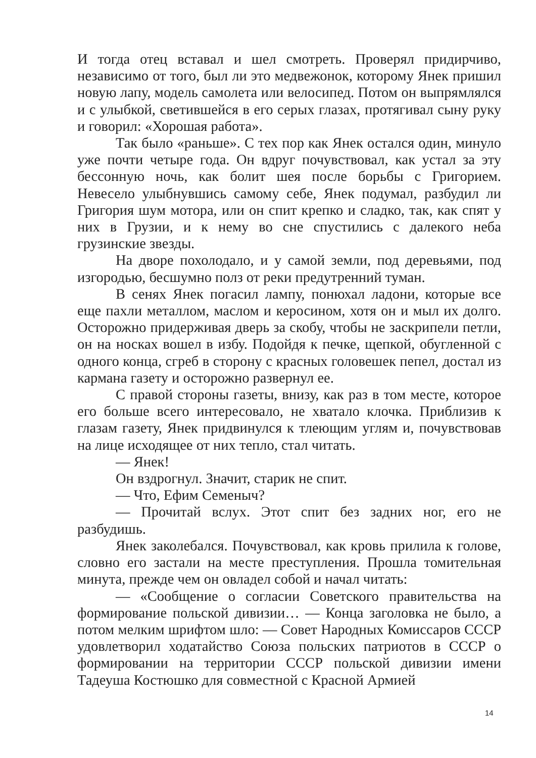И тогда отец вставал и шел смотреть. Проверял придирчиво, независимо от того, был ли это медвежонок, которому Янек пришил новую лапу, модель самолета или велосипед. Потом он выпрямлялся и с улыбкой, светившейся в его серых глазах, протягивал сыну руку и говорил: «Хорошая работа».
Так было «раньше». С тех пор как Янек остался один, минуло уже почти четыре года. Он вдруг почувствовал, как устал за эту бессонную ночь, как болит шея после борьбы с Григорием. Невесело улыбнувшись самому себе, Янек подумал, разбудил ли Григория шум мотора, или он спит крепко и сладко, так, как спят у них в Грузии, и к нему во сне спустились с далекого неба грузинские звезды.
На дворе похолодало, и у самой земли, под деревьями, под изгородью, бесшумно полз от реки предутренний туман.
В сенях Янек погасил лампу, понюхал ладони, которые все еще пахли металлом, маслом и керосином, хотя он и мыл их долго. Осторожно придерживая дверь за скобу, чтобы не заскрипели петли, он на носках вошел в избу. Подойдя к печке, щепкой, обугленной с одного конца, сгреб в сторону с красных головешек пепел, достал из кармана газету и осторожно развернул ее.
С правой стороны газеты, внизу, как раз в том месте, которое его больше всего интересовало, не хватало клочка. Приблизив к глазам газету, Янек придвинулся к тлеющим углям и, почувствовав на лице исходящее от них тепло, стал читать.
— Янек!
Он вздрогнул. Значит, старик не спит.
— Что, Ефим Семеныч?
— Прочитай вслух. Этот спит без задних ног, его не разбудишь.
Янек заколебался. Почувствовал, как кровь прилила к голове, словно его застали на месте преступления. Прошла томительная минута, прежде чем он овладел собой и начал читать:
— «Сообщение о согласии Советского правительства на формирование польской дивизии… — Конца заголовка не было, а потом мелким шрифтом шло: — Совет Народных Комиссаров СССР удовлетворил ходатайство Союза польских патриотов в СССР о формировании на территории СССР польской дивизии имени Тадеуша Костюшко для совместной с Красной Армией
14